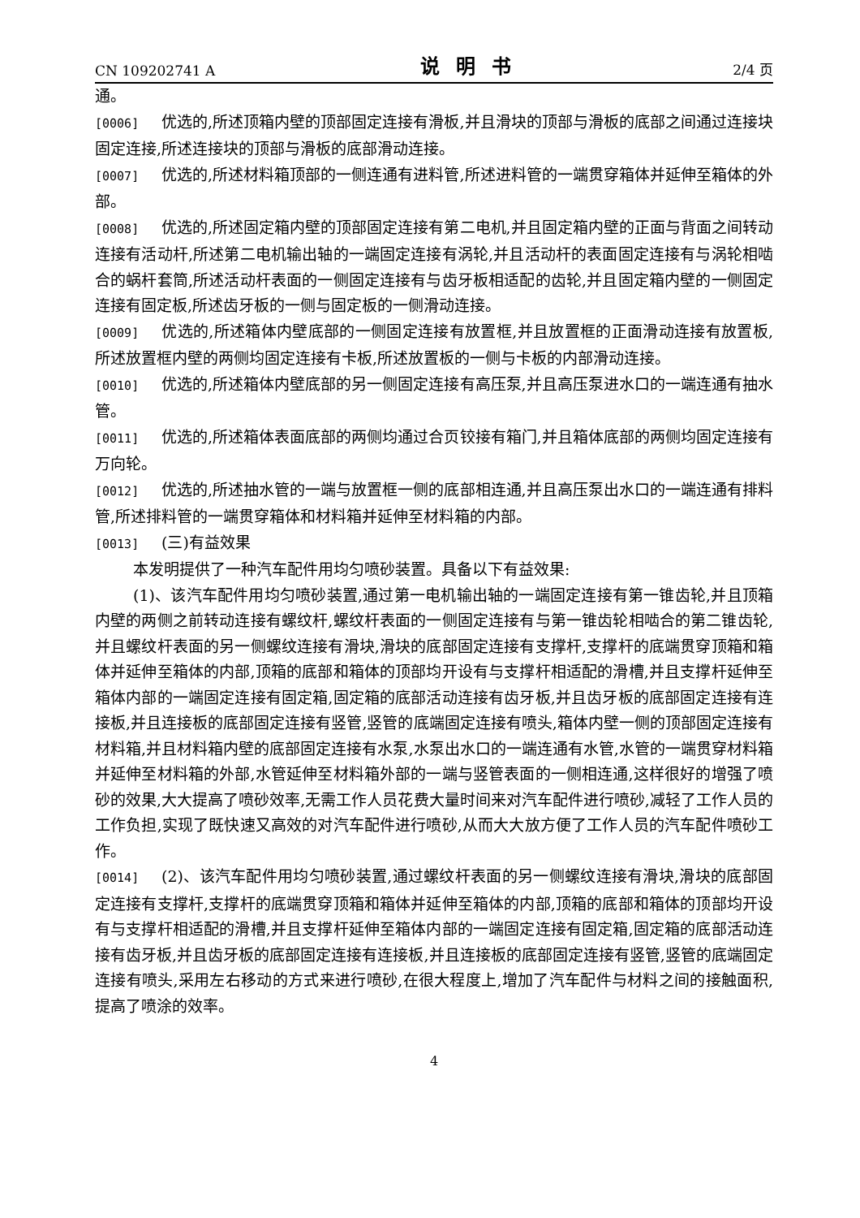CN 109202741 A 说明书 2/4 页
通。
[0006] 优选的,所述顶箱内壁的顶部固定连接有滑板,并且滑块的顶部与滑板的底部之间通过连接块固定连接,所述连接块的顶部与滑板的底部滑动连接。
[0007] 优选的,所述材料箱顶部的一侧连通有进料管,所述进料管的一端贯穿箱体并延伸至箱体的外部。
[0008] 优选的,所述固定箱内壁的顶部固定连接有第二电机,并且固定箱内壁的正面与背面之间转动连接有活动杆,所述第二电机输出轴的一端固定连接有涡轮,并且活动杆的表面固定连接有与涡轮相啮合的蜗杆套筒,所述活动杆表面的一侧固定连接有与齿牙板相适配的齿轮,并且固定箱内壁的一侧固定连接有固定板,所述齿牙板的一侧与固定板的一侧滑动连接。
[0009] 优选的,所述箱体内壁底部的一侧固定连接有放置框,并且放置框的正面滑动连接有放置板,所述放置框内壁的两侧均固定连接有卡板,所述放置板的一侧与卡板的内部滑动连接。
[0010] 优选的,所述箱体内壁底部的另一侧固定连接有高压泵,并且高压泵进水口的一端连通有抽水管。
[0011] 优选的,所述箱体表面底部的两侧均通过合页铰接有箱门,并且箱体底部的两侧均固定连接有万向轮。
[0012] 优选的,所述抽水管的一端与放置框一侧的底部相连通,并且高压泵出水口的一端连通有排料管,所述排料管的一端贯穿箱体和材料箱并延伸至材料箱的内部。
[0013] (三)有益效果
本发明提供了一种汽车配件用均匀喷砂装置。具备以下有益效果:
(1)、该汽车配件用均匀喷砂装置,通过第一电机输出轴的一端固定连接有第一锥齿轮,并且顶箱内壁的两侧之前转动连接有螺纹杆,螺纹杆表面的一侧固定连接有与第一锥齿轮相啮合的第二锥齿轮,并且螺纹杆表面的另一侧螺纹连接有滑块,滑块的底部固定连接有支撑杆,支撑杆的底端贯穿顶箱和箱体并延伸至箱体的内部,顶箱的底部和箱体的顶部均开设有与支撑杆相适配的滑槽,并且支撑杆延伸至箱体内部的一端固定连接有固定箱,固定箱的底部活动连接有齿牙板,并且齿牙板的底部固定连接有连接板,并且连接板的底部固定连接有竖管,竖管的底端固定连接有喷头,箱体内壁一侧的顶部固定连接有材料箱,并且材料箱内壁的底部固定连接有水泵,水泵出水口的一端连通有水管,水管的一端贯穿材料箱并延伸至材料箱的外部,水管延伸至材料箱外部的一端与竖管表面的一侧相连通,这样很好的增强了喷砂的效果,大大提高了喷砂效率,无需工作人员花费大量时间来对汽车配件进行喷砂,减轻了工作人员的工作负担,实现了既快速又高效的对汽车配件进行喷砂,从而大大放方便了工作人员的汽车配件喷砂工作。
[0014] (2)、该汽车配件用均匀喷砂装置,通过螺纹杆表面的另一侧螺纹连接有滑块,滑块的底部固定连接有支撑杆,支撑杆的底端贯穿顶箱和箱体并延伸至箱体的内部,顶箱的底部和箱体的顶部均开设有与支撑杆相适配的滑槽,并且支撑杆延伸至箱体内部的一端固定连接有固定箱,固定箱的底部活动连接有齿牙板,并且齿牙板的底部固定连接有连接板,并且连接板的底部固定连接有竖管,竖管的底端固定连接有喷头,采用左右移动的方式来进行喷砂,在很大程度上,增加了汽车配件与材料之间的接触面积,提高了喷涂的效率。
4